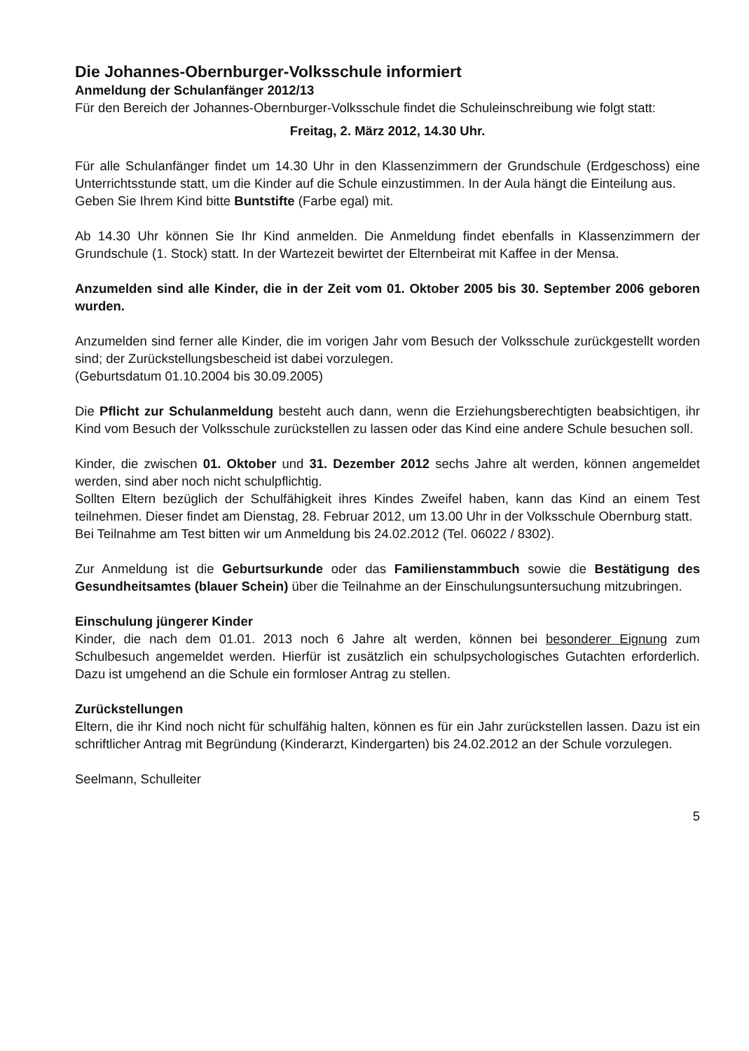Die Johannes-Obernburger-Volksschule informiert
Anmeldung der Schulanfänger 2012/13
Für den Bereich der Johannes-Obernburger-Volksschule findet die Schuleinschreibung wie folgt statt:
Freitag, 2. März 2012, 14.30 Uhr.
Für alle Schulanfänger findet um 14.30 Uhr in den Klassenzimmern der Grundschule (Erdgeschoss) eine Unterrichtsstunde statt, um die Kinder auf die Schule einzustimmen. In der Aula hängt die Einteilung aus.
Geben Sie Ihrem Kind bitte Buntstifte (Farbe egal) mit.
Ab 14.30 Uhr können Sie Ihr Kind anmelden. Die Anmeldung findet ebenfalls in Klassenzimmern der Grundschule (1. Stock) statt. In der Wartezeit bewirtet der Elternbeirat mit Kaffee in der Mensa.
Anzumelden sind alle Kinder, die in der Zeit vom 01. Oktober 2005 bis 30. September 2006 geboren wurden.
Anzumelden sind ferner alle Kinder, die im vorigen Jahr vom Besuch der Volksschule zurückgestellt worden sind; der Zurückstellungsbescheid ist dabei vorzulegen.
(Geburtsdatum 01.10.2004 bis 30.09.2005)
Die Pflicht zur Schulanmeldung besteht auch dann, wenn die Erziehungsberechtigten beabsichtigen, ihr Kind vom Besuch der Volksschule zurückstellen zu lassen oder das Kind eine andere Schule besuchen soll.
Kinder, die zwischen 01. Oktober und 31. Dezember 2012 sechs Jahre alt werden, können angemeldet werden, sind aber noch nicht schulpflichtig.
Sollten Eltern bezüglich der Schulfähigkeit ihres Kindes Zweifel haben, kann das Kind an einem Test teilnehmen. Dieser findet am Dienstag, 28. Februar 2012, um 13.00 Uhr in der Volksschule Obernburg statt.
Bei Teilnahme am Test bitten wir um Anmeldung bis 24.02.2012 (Tel. 06022 / 8302).
Zur Anmeldung ist die Geburtsurkunde oder das Familienstammbuch sowie die Bestätigung des Gesundheitsamtes (blauer Schein) über die Teilnahme an der Einschulungsuntersuchung mitzubringen.
Einschulung jüngerer Kinder
Kinder, die nach dem 01.01. 2013 noch 6 Jahre alt werden, können bei besonderer Eignung zum Schulbesuch angemeldet werden. Hierfür ist zusätzlich ein schulpsychologisches Gutachten erforderlich. Dazu ist umgehend an die Schule ein formloser Antrag zu stellen.
Zurückstellungen
Eltern, die ihr Kind noch nicht für schulfähig halten, können es für ein Jahr zurückstellen lassen. Dazu ist ein schriftlicher Antrag mit Begründung (Kinderarzt, Kindergarten) bis 24.02.2012 an der Schule vorzulegen.
Seelmann, Schulleiter
5